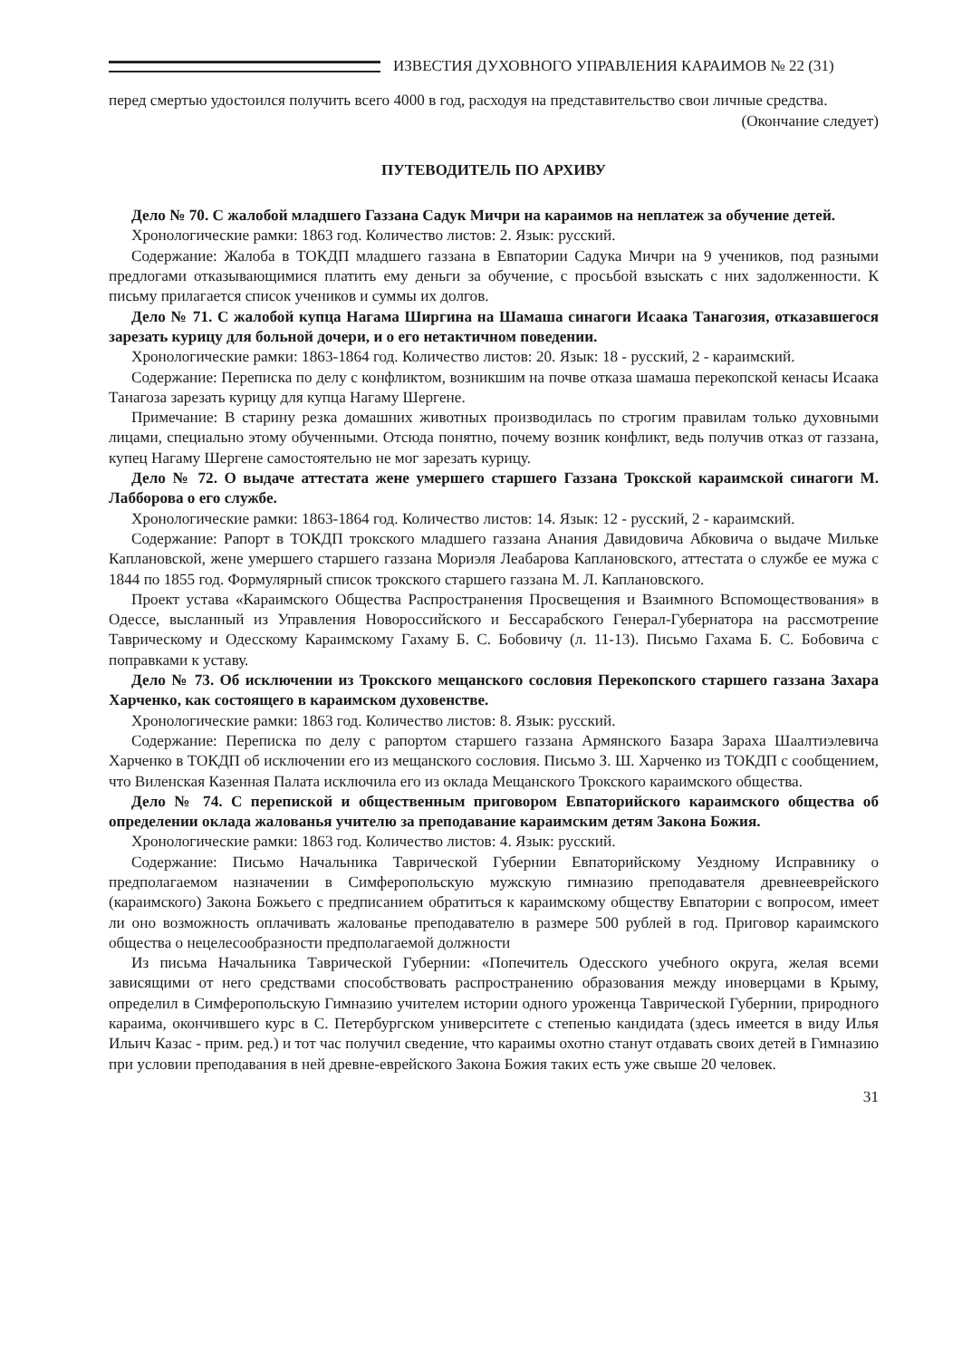ИЗВЕСТИЯ ДУХОВНОГО УПРАВЛЕНИЯ КАРАИМОВ № 22 (31)
перед смертью удостоился получить всего 4000 в год, расходуя на представительство свои личные средства.
(Окончание следует)
ПУТЕВОДИТЕЛЬ ПО АРХИВУ
Дело № 70. С жалобой младшего Газзана Садук Мичри на караимов на неплатеж за обучение детей.
Хронологические рамки: 1863 год. Количество листов: 2. Язык: русский.
Содержание: Жалоба в ТОКДП младшего газзана в Евпатории Садука Мичри на 9 учеников, под разными предлогами отказывающимися платить ему деньги за обучение, с просьбой взыскать с них задолженности. К письму прилагается список учеников и суммы их долгов.
Дело № 71. С жалобой купца Нагама Ширгина на Шамаша синагоги Исаака Танагозия, отказавшегося зарезать курицу для больной дочери, и о его нетактичном поведении.
Хронологические рамки: 1863-1864 год. Количество листов: 20. Язык: 18 - русский, 2 - караимский.
Содержание: Переписка по делу с конфликтом, возникшим на почве отказа шамаша перекопской кенасы Исаака Танагоза зарезать курицу для купца Нагаму Шергене.
Примечание: В старину резка домашних животных производилась по строгим правилам только духовными лицами, специально этому обученными. Отсюда понятно, почему возник конфликт, ведь получив отказ от газзана, купец Нагаму Шергене самостоятельно не мог зарезать курицу.
Дело № 72. О выдаче аттестата жене умершего старшего Газзана Трокской караимской синагоги М. Лабборова о его службе.
Хронологические рамки: 1863-1864 год. Количество листов: 14. Язык: 12 - русский, 2 - караимский.
Содержание: Рапорт в ТОКДП трокского младшего газзана Анания Давидовича Абковича о выдаче Мильке Каплановской, жене умершего старшего газзана Мориэля Леабарова Каплановского, аттестата о службе ее мужа с 1844 по 1855 год. Формулярный список трокского старшего газзана М. Л. Каплановского.
Проект устава «Караимского Общества Распространения Просвещения и Взаимного Вспомоществования» в Одессе, высланный из Управления Новороссийского и Бессарабского Генерал-Губернатора на рассмотрение Таврическому и Одесскому Караимскому Гахаму Б. С. Бобовичу (л. 11-13). Письмо Гахама Б. С. Бобовича с поправками к уставу.
Дело № 73. Об исключении из Трокского мещанского сословия Перекопского старшего газзана Захара Харченко, как состоящего в караимском духовенстве.
Хронологические рамки: 1863 год. Количество листов: 8. Язык: русский.
Содержание: Переписка по делу с рапортом старшего газзана Армянского Базара Зараха Шаалтиэлевича Харченко в ТОКДП об исключении его из мещанского сословия. Письмо З. Ш. Харченко из ТОКДП с сообщением, что Виленская Казенная Палата исключила его из оклада Мещанского Трокского караимского общества.
Дело № 74. С перепиской и общественным приговором Евпаторийского караимского общества об определении оклада жалованья учителю за преподавание караимским детям Закона Божия.
Хронологические рамки: 1863 год. Количество листов: 4. Язык: русский.
Содержание: Письмо Начальника Таврической Губернии Евпаторийскому Уездному Исправнику о предполагаемом назначении в Симферопольскую мужскую гимназию преподавателя древнееврейского (караимского) Закона Божьего с предписанием обратиться к караимскому обществу Евпатории с вопросом, имеет ли оно возможность оплачивать жалованье преподавателю в размере 500 рублей в год. Приговор караимского общества о нецелесообразности предполагаемой должности
Из письма Начальника Таврической Губернии: «Попечитель Одесского учебного округа, желая всеми зависящими от него средствами способствовать распространению образования между иноверцами в Крыму, определил в Симферопольскую Гимназию учителем истории одного уроженца Таврической Губернии, природного караима, окончившего курс в С. Петербургском университете с степенью кандидата (здесь имеется в виду Илья Ильич Казас - прим. ред.) и тот час получил сведение, что караимы охотно станут отдавать своих детей в Гимназию при условии преподавания в ней древне-еврейского Закона Божия таких есть уже свыше 20 человек.
31